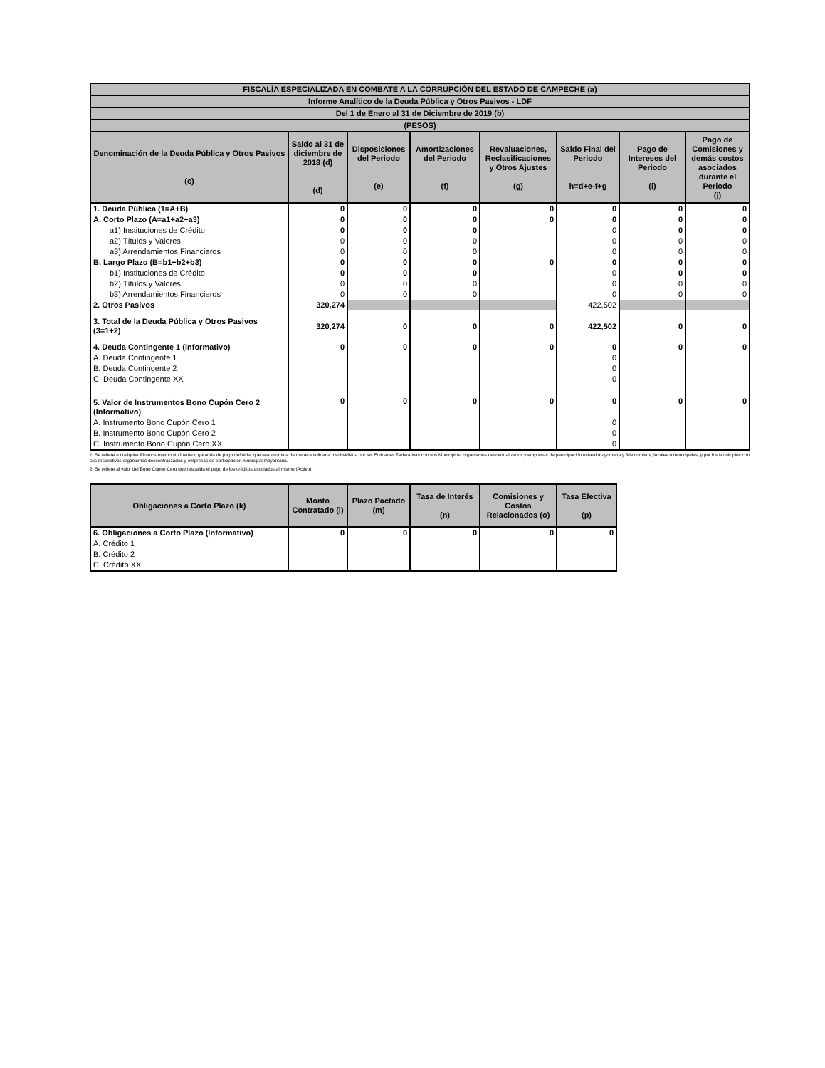| FISCALÍA ESPECIALIZADA EN COMBATE A LA CORRUPCIÓN DEL ESTADO DE CAMPECHE (a) | | | | | | | |
| Informe Analítico de la Deuda Pública y Otros Pasivos - LDF | | | | | | | |
| Del 1 de Enero al 31 de Diciembre de 2019 (b) | | | | | | | |
| (PESOS) | | | | | | | |
| Denominación de la Deuda Pública y Otros Pasivos (c) | Saldo al 31 de diciembre de 2018 (d) (d) | Disposiciones del Periodo (e) | Amortizaciones del Periodo (f) | Revaluaciones, Reclasificaciones y Otros Ajustes (g) | Saldo Final del Periodo h=d+e-f+g | Pago de Intereses del Periodo (i) | Pago de Comisiones y demás costos asociados durante el Periodo (j) |
| 1. Deuda Pública (1=A+B) | 0 | 0 | 0 | 0 | 0 | 0 | 0 |
| A. Corto Plazo (A=a1+a2+a3) | 0 | 0 | 0 | 0 | 0 | 0 | 0 |
| a1) Instituciones de Crédito | 0 | 0 | 0 | | 0 | 0 | 0 |
| a2) Títulos y Valores | 0 | 0 | 0 | | 0 | 0 | 0 |
| a3) Arrendamientos Financieros | 0 | 0 | 0 | | 0 | 0 | 0 |
| B. Largo Plazo (B=b1+b2+b3) | 0 | 0 | 0 | 0 | 0 | 0 | 0 |
| b1) Instituciones de Crédito | 0 | 0 | 0 | | 0 | 0 | 0 |
| b2) Títulos y Valores | 0 | 0 | 0 | | 0 | 0 | 0 |
| b3) Arrendamientos Financieros | 0 | 0 | 0 | | 0 | 0 | 0 |
| 2. Otros Pasivos | 320,274 | | | | 422,502 | | |
| 3. Total de la Deuda Pública y Otros Pasivos (3=1+2) | 320,274 | 0 | 0 | 0 | 422,502 | 0 | 0 |
| 4. Deuda Contingente 1 (informativo) | 0 | 0 | 0 | 0 | 0 | 0 | 0 |
| A. Deuda Contingente 1 | | | | | 0 | | |
| B. Deuda Contingente 2 | | | | | 0 | | |
| C. Deuda Contingente XX | | | | | 0 | | |
| 5. Valor de Instrumentos Bono Cupón Cero 2 (Informativo) | 0 | 0 | 0 | 0 | 0 | 0 | 0 |
| A. Instrumento Bono Cupón Cero 1 | | | | | 0 | | |
| B. Instrumento Bono Cupón Cero 2 | | | | | 0 | | |
| C. Instrumento Bono Cupón Cero XX | | | | | 0 | | |
1. Se refiere a cualquier Financiamiento sin fuente o garantía de pago definida, que sea asumida de manera solidaria o subsidiaria por las Entidades Federativas con sus Municipios, organismos descentralizados y empresas de participación estatal mayoritaria y fideicomisos, locales o municipales, y por los Municipios con sus respectivos organismos descentralizados y empresas de participación municipal mayoritaria.
2. Se refiere al valor del Bono Cupón Cero que respalda el pago de los créditos asociados al mismo (Activo).
| Obligaciones a Corto Plazo (k) | Monto Contratado (l) | Plazo Pactado (m) | Tasa de Interés (n) | Comisiones y Costos Relacionados (o) | Tasa Efectiva (p) |
| --- | --- | --- | --- | --- | --- |
| 6. Obligaciones a Corto Plazo (Informativo) | 0 | 0 | 0 | 0 | 0 |
| A. Crédito 1 | | | | | |
| B. Crédito 2 | | | | | |
| C. Crédito XX | | | | | |